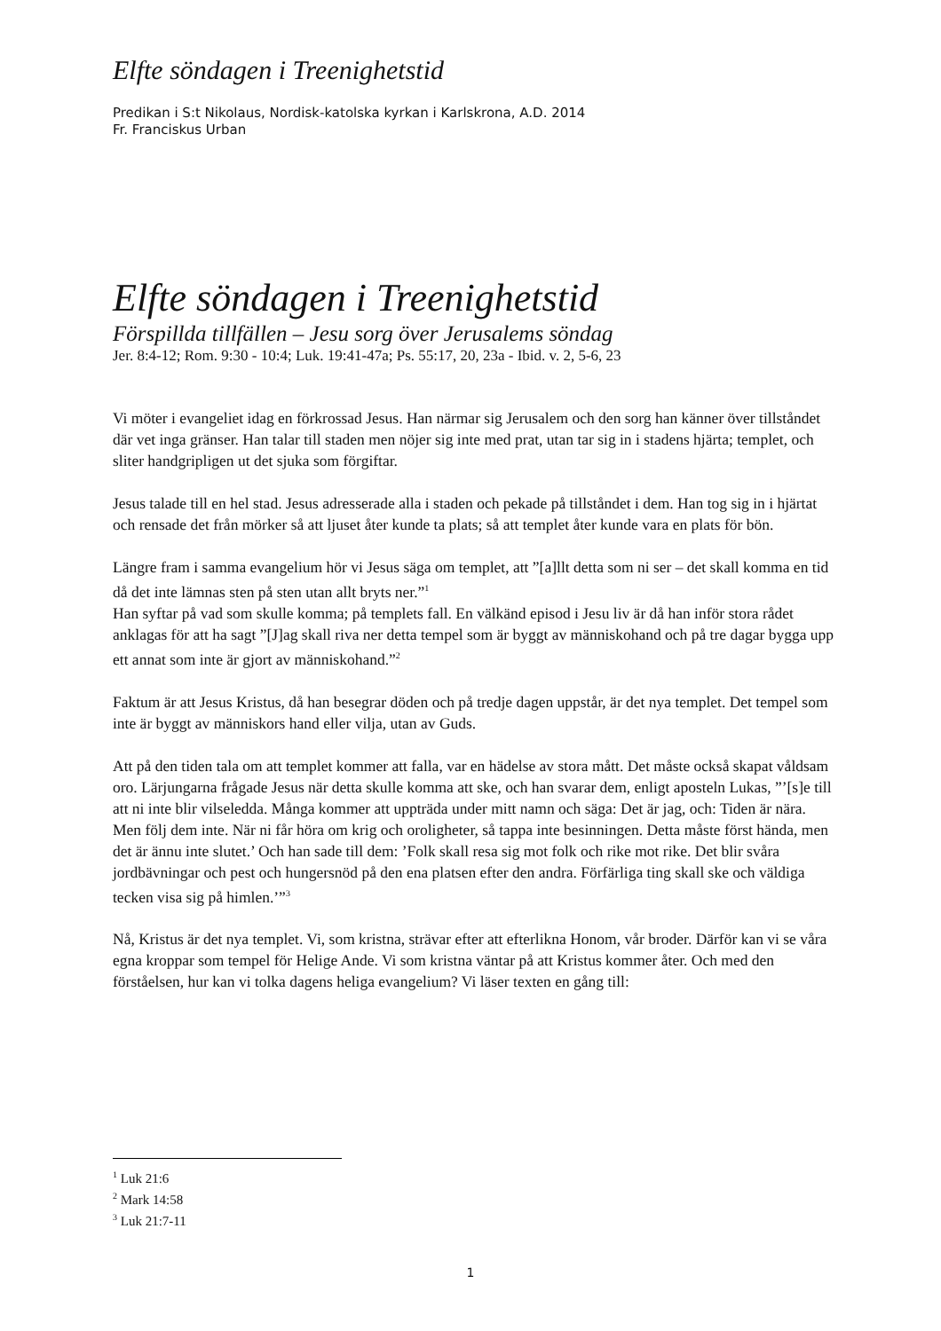Elfte söndagen i Treenighetstid
Predikan i S:t Nikolaus, Nordisk-katolska kyrkan i Karlskrona, A.D. 2014
Fr. Franciskus Urban
Elfte söndagen i Treenighetstid
Förspillda tillfällen – Jesu sorg över Jerusalems söndag
Jer. 8:4-12; Rom. 9:30 - 10:4; Luk. 19:41-47a; Ps. 55:17, 20, 23a - Ibid. v. 2, 5-6, 23
Vi möter i evangeliet idag en förkrossad Jesus. Han närmar sig Jerusalem och den sorg han känner över tillståndet där vet inga gränser. Han talar till staden men nöjer sig inte med prat, utan tar sig in i stadens hjärta; templet, och sliter handgripligen ut det sjuka som förgiftar.
Jesus talade till en hel stad. Jesus adresserade alla i staden och pekade på tillståndet i dem. Han tog sig in i hjärtat och rensade det från mörker så att ljuset åter kunde ta plats; så att templet åter kunde vara en plats för bön.
Längre fram i samma evangelium hör vi Jesus säga om templet, att ”[a]llt detta som ni ser – det skall komma en tid då det inte lämnas sten på sten utan allt bryts ner.”<sup>1</sup>
Han syftar på vad som skulle komma; på templets fall. En välkänd episod i Jesu liv är då han inför stora rådet anklagas för att ha sagt ”[J]ag skall riva ner detta tempel som är byggt av människohand och på tre dagar bygga upp ett annat som inte är gjort av människohand.”<sup>2</sup>
Faktum är att Jesus Kristus, då han besegrar döden och på tredje dagen uppstår, är det nya templet. Det tempel som inte är byggt av människors hand eller vilja, utan av Guds.
Att på den tiden tala om att templet kommer att falla, var en hädelse av stora mått. Det måste också skapat våldsam oro. Lärjungarna frågade Jesus när detta skulle komma att ske, och han svarar dem, enligt aposteln Lukas, ”’[s]e till att ni inte blir vilseledda. Många kommer att uppträda under mitt namn och säga: Det är jag, och: Tiden är nära. Men följ dem inte. När ni får höra om krig och oroligheter, så tappa inte besinningen. Detta måste först hända, men det är ännu inte slutet.’ Och han sade till dem: ’Folk skall resa sig mot folk och rike mot rike. Det blir svåra jordbävningar och pest och hungersnöd på den ena platsen efter den andra. Förfärliga ting skall ske och väldiga tecken visa sig på himlen.’”<sup>3</sup>
Nå, Kristus är det nya templet. Vi, som kristna, strävar efter att efterlikna Honom, vår broder. Därför kan vi se våra egna kroppar som tempel för Helige Ande. Vi som kristna väntar på att Kristus kommer åter. Och med den förståelsen, hur kan vi tolka dagens heliga evangelium? Vi läser texten en gång till:
<sup>1</sup> Luk 21:6
<sup>2</sup> Mark 14:58
<sup>3</sup> Luk 21:7-11
1